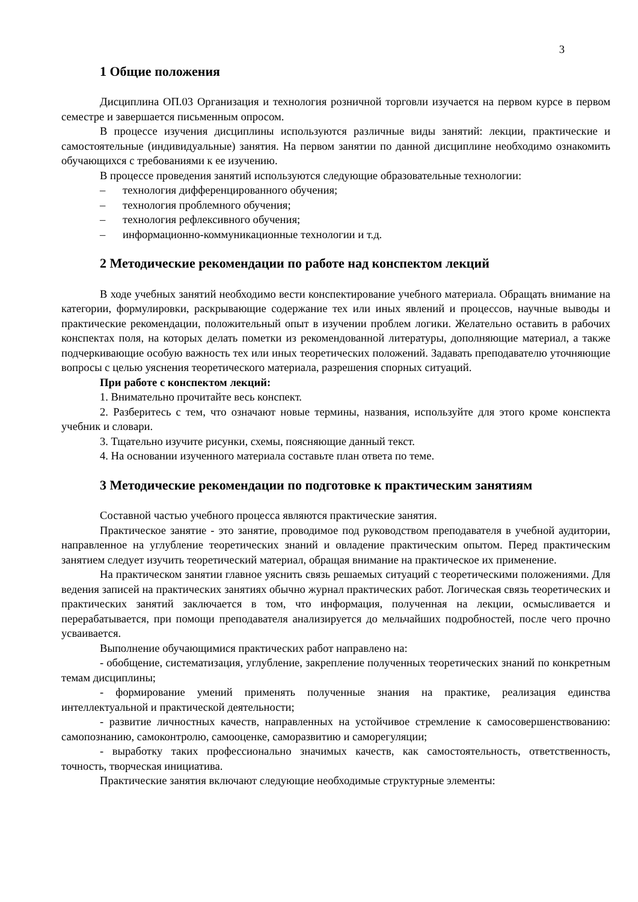3
1 Общие положения
Дисциплина ОП.03 Организация и технология розничной торговли изучается на первом курсе в первом семестре и завершается письменным опросом.
В процессе изучения дисциплины используются различные виды занятий: лекции, практические и самостоятельные (индивидуальные) занятия. На первом занятии по данной дисциплине необходимо ознакомить обучающихся с требованиями к ее изучению.
В процессе проведения занятий используются следующие образовательные технологии:
– технология дифференцированного обучения;
– технология проблемного обучения;
– технология рефлексивного обучения;
– информационно-коммуникационные технологии и т.д.
2 Методические рекомендации по работе над конспектом лекций
В ходе учебных занятий необходимо вести конспектирование учебного материала. Обращать внимание на категории, формулировки, раскрывающие содержание тех или иных явлений и процессов, научные выводы и практические рекомендации, положительный опыт в изучении проблем логики. Желательно оставить в рабочих конспектах поля, на которых делать пометки из рекомендованной литературы, дополняющие материал, а также подчеркивающие особую важность тех или иных теоретических положений. Задавать преподавателю уточняющие вопросы с целью уяснения теоретического материала, разрешения спорных ситуаций.
При работе с конспектом лекций:
1. Внимательно прочитайте весь конспект.
2. Разберитесь с тем, что означают новые термины, названия, используйте для этого кроме конспекта учебник и словари.
3. Тщательно изучите рисунки, схемы, поясняющие данный текст.
4. На основании изученного материала составьте план ответа по теме.
3 Методические рекомендации по подготовке к практическим занятиям
Составной частью учебного процесса являются практические занятия.
Практическое занятие - это занятие, проводимое под руководством преподавателя в учебной аудитории, направленное на углубление теоретических знаний и овладение практическим опытом. Перед практическим занятием следует изучить теоретический материал, обращая внимание на практическое их применение.
На практическом занятии главное уяснить связь решаемых ситуаций с теоретическими положениями. Для ведения записей на практических занятиях обычно журнал практических работ. Логическая связь теоретических и практических занятий заключается в том, что информация, полученная на лекции, осмысливается и перерабатывается, при помощи преподавателя анализируется до мельчайших подробностей, после чего прочно усваивается.
Выполнение обучающимися практических работ направлено на:
- обобщение, систематизация, углубление, закрепление полученных теоретических знаний по конкретным темам дисциплины;
- формирование умений применять полученные знания на практике, реализация единства интеллектуальной и практической деятельности;
- развитие личностных качеств, направленных на устойчивое стремление к самосовершенствованию: самопознанию, самоконтролю, самооценке, саморазвитию и саморегуляции;
- выработку таких профессионально значимых качеств, как самостоятельность, ответственность, точность, творческая инициатива.
Практические занятия включают следующие необходимые структурные элементы: